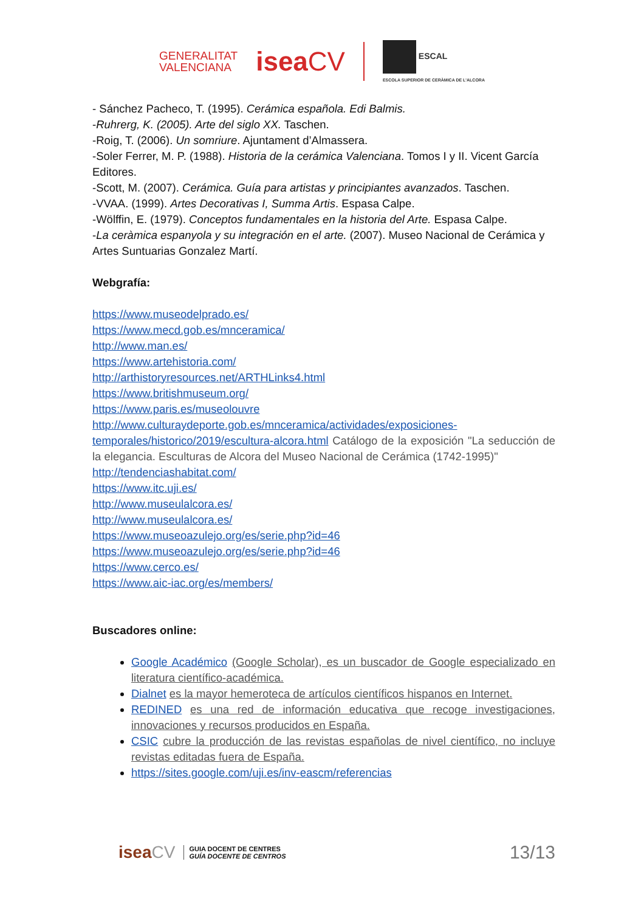GENERALITAT
VALENCIANA
iseaCV
ESCAL
ESCOLA SUPERIOR DE CERÀMICA DE L'ALCORA
- Sánchez Pacheco, T. (1995). Cerámica española. Edi Balmis.
-Ruhrerg, K. (2005). Arte del siglo XX. Taschen.
-Roig, T. (2006). Un somriure. Ajuntament d’Almassera.
-Soler Ferrer, M. P. (1988). Historia de la cerámica Valenciana. Tomos I y II. Vicent García Editores.
-Scott, M. (2007). Cerámica. Guía para artistas y principiantes avanzados. Taschen.
-VVAA. (1999). Artes Decorativas I, Summa Artis. Espasa Calpe.
-Wölffin, E. (1979). Conceptos fundamentales en la historia del Arte. Espasa Calpe.
-La ceràmica espanyola y su integración en el arte. (2007). Museo Nacional de Cerámica y Artes Suntuarias Gonzalez Martí.
Webgrafía:
https://www.museodelprado.es/
https://www.mecd.gob.es/mnceramica/
http://www.man.es/
https://www.artehistoria.com/
http://arthistoryresources.net/ARTHLinks4.html
https://www.britishmuseum.org/
https://www.paris.es/museolouvre
http://www.culturaydeporte.gob.es/mnceramica/actividades/exposiciones-temporales/historico/2019/escultura-alcora.html Catálogo de la exposición "La seducción de la elegancia. Esculturas de Alcora del Museo Nacional de Cerámica (1742-1995)"
http://tendenciashabitat.com/
https://www.itc.uji.es/
http://www.museulalcora.es/
http://www.museulalcora.es/
https://www.museoazulejo.org/es/serie.php?id=46
https://www.museoazulejo.org/es/serie.php?id=46
https://www.cerco.es/
https://www.aic-iac.org/es/members/
Buscadores online:
Google Académico (Google Scholar), es un buscador de Google especializado en literatura científico-académica.
Dialnet es la mayor hemeroteca de artículos científicos hispanos en Internet.
REDINED es una red de información educativa que recoge investigaciones, innovaciones y recursos producidos en España.
CSIC cubre la producción de las revistas españolas de nivel científico, no incluye revistas editadas fuera de España.
https://sites.google.com/uji.es/inv-eascm/referencias
iseaCV
GUIA DOCENT DE CENTRES
GUÍA DOCENTE DE CENTROS
13/13